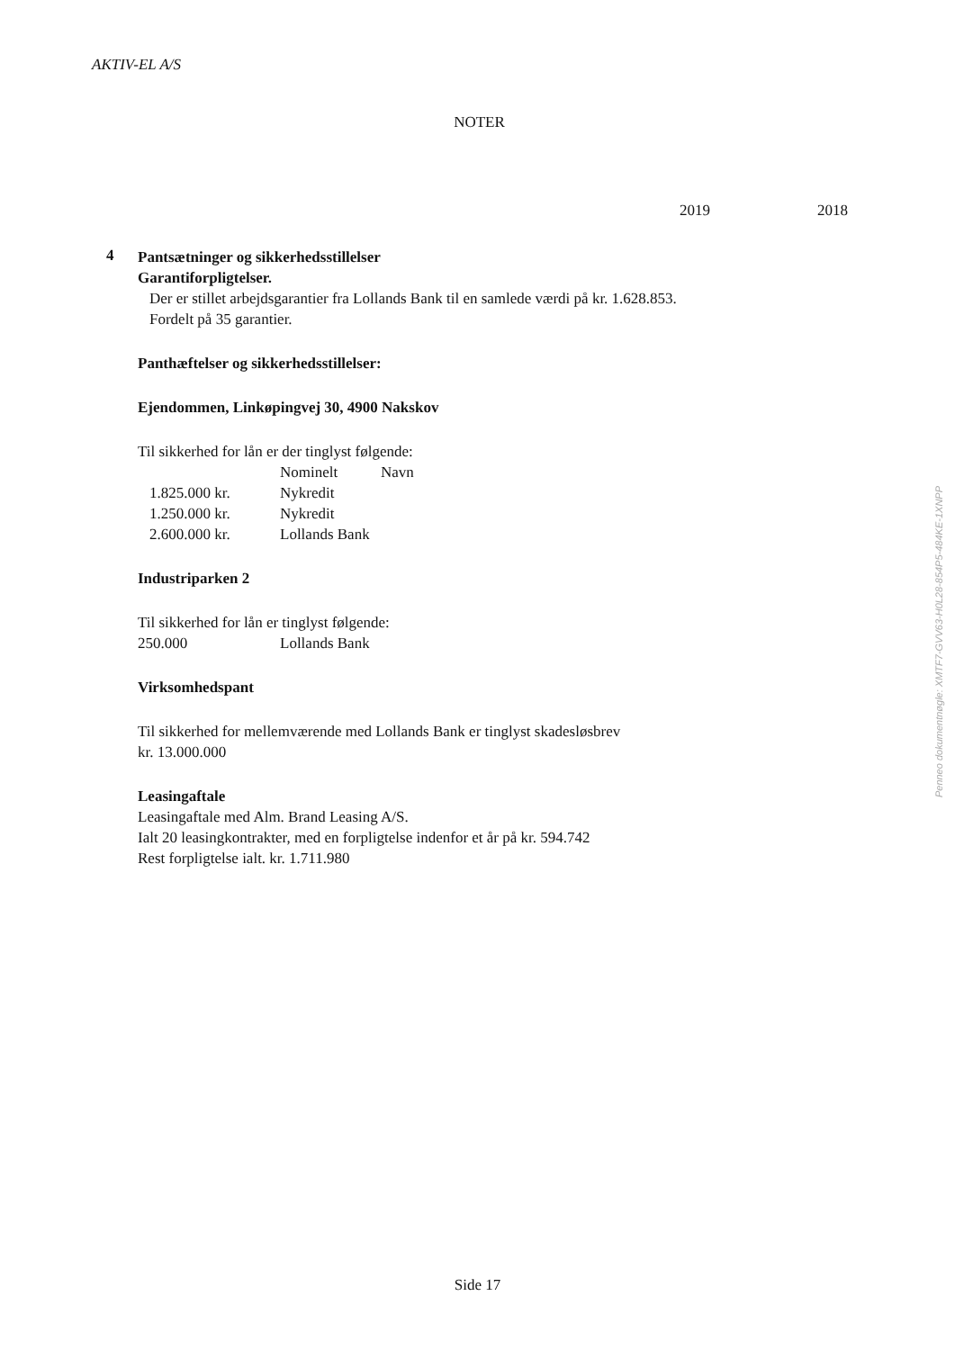AKTIV-EL A/S
NOTER
2019 2018
4
Pantsætninger og sikkerhedsstillelser
Garantiforpligtelser.
Der er stillet arbejdsgarantier fra Lollands Bank til en samlede værdi på kr. 1.628.853.
Fordelt på 35 garantier.
Panthæftelser og sikkerhedsstillelser:
Ejendommen, Linkøpingvej 30, 4900 Nakskov
Til sikkerhed for lån er der tinglyst følgende:
| | Nominelt | Navn |
| 1.825.000 kr. | Nykredit | |
| 1.250.000 kr. | Nykredit | |
| 2.600.000 kr. | Lollands Bank | |
Industriparken 2
Til sikkerhed for lån er tinglyst følgende:
| 250.000 | Lollands Bank |
Virksomhedspant
Til sikkerhed for mellemværende med Lollands Bank er tinglyst skadesløsbrev
kr. 13.000.000
Leasingaftale
Leasingaftale med Alm. Brand Leasing A/S.
Ialt 20 leasingkontrakter, med en forpligtelse indenfor et år på kr. 594.742
Rest forpligtelse ialt. kr. 1.711.980
Penneo dokumentnøgle: XMTF7-GVV63-H0L28-854P5-484KE-1XNPP
Side 17